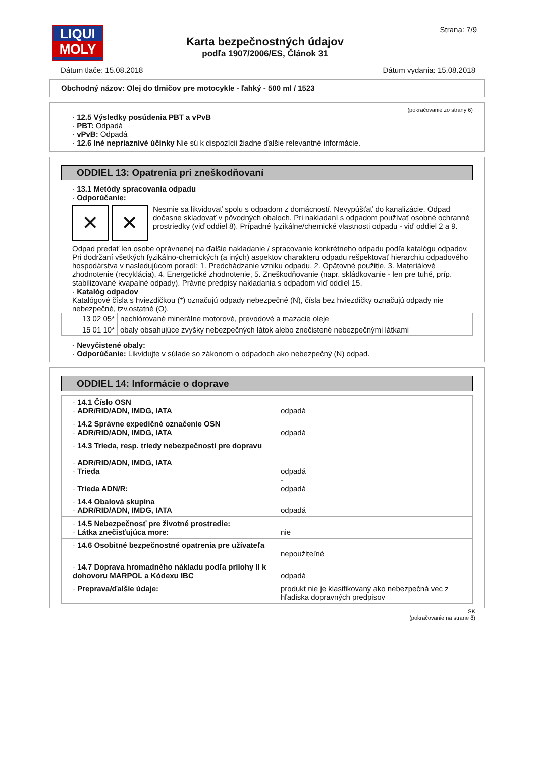LIQUI
MOLY
Karta bezpečnostných údajov
podľa 1907/2006/ES, Článok 31
Strana: 7/9
Dátum tlače: 15.08.2018 Dátum vydania: 15.08.2018
Obchodný názov: Olej do tlmičov pre motocykle - ľahký - 500 ml / 1523
(pokračovanie zo strany 6)
· 12.5 Výsledky posúdenia PBT a vPvB
· PBT: Odpadá
· vPvB: Odpadá
· 12.6 Iné nepriaznivé účinky Nie sú k dispozícii žiadne ďalšie relevantné informácie.
ODDIEL 13: Opatrenia pri zneškodňovaní
· 13.1 Metódy spracovania odpadu
· Odporúčanie:
✕ ✕
Nesmie sa likvidovať spolu s odpadom z domácností. Nevypúšťať do kanalizácie. Odpad dočasne skladovať v pôvodných obaloch. Pri nakladaní s odpadom používať osobné ochranné prostriedky (viď oddiel 8). Prípadné fyzikálne/chemické vlastnosti odpadu - viď oddiel 2 a 9.
Odpad predať len osobe oprávnenej na ďalšie nakladanie / spracovanie konkrétneho odpadu podľa katalógu odpadov. Pri dodržaní všetkých fyzikálno-chemických (a iných) aspektov charakteru odpadu rešpektovať hierarchiu odpadového hospodárstva v nasledujúcom poradí: 1. Predchádzanie vzniku odpadu, 2. Opätovné použitie, 3. Materiálové zhodnotenie (recyklácia), 4. Energetické zhodnotenie, 5. Zneškodňovanie (napr. skládkovanie - len pre tuhé, príp. stabilizované kvapalné odpady). Právne predpisy nakladania s odpadom viď oddiel 15.
· Katalóg odpadov
Katalógové čísla s hviezdičkou (*) označujú odpady nebezpečné (N), čísla bez hviezdičky označujú odpady nie nebezpečné, tzv.ostatné (O).
| 13 02 05* | nechlórované minerálne motorové, prevodové a mazacie oleje |
| 15 01 10* | obaly obsahujúce zvyšky nebezpečných látok alebo znečistené nebezpečnými látkami |
· Nevyčistené obaly:
· Odporúčanie: Likvidujte v súlade so zákonom o odpadoch ako nebezpečný (N) odpad.
ODDIEL 14: Informácie o doprave
| · 14.1 Číslo OSN · ADR/RID/ADN, IMDG, IATA | odpadá |
| · 14.2 Správne expedičné označenie OSN · ADR/RID/ADN, IMDG, IATA | odpadá |
| · 14.3 Trieda, resp. triedy nebezpečnosti pre dopravu · ADR/RID/ADN, IMDG, IATA · Trieda · Trieda ADN/R: | odpadá - odpadá |
| · 14.4 Obalová skupina · ADR/RID/ADN, IMDG, IATA | odpadá |
| · 14.5 Nebezpečnosť pre životné prostredie: · Látka znečisťujúca more: | nie |
| · 14.6 Osobitné bezpečnostné opatrenia pre užívateľa | nepoužiteľné |
| · 14.7 Doprava hromadného nákladu podľa prílohy II k dohovoru MARPOL a Kódexu IBC | odpadá |
| · Preprava/ďalšie údaje: | produkt nie je klasifikovaný ako nebezpečná vec z hľadiska dopravných predpisov |
SK
(pokračovanie na strane 8)